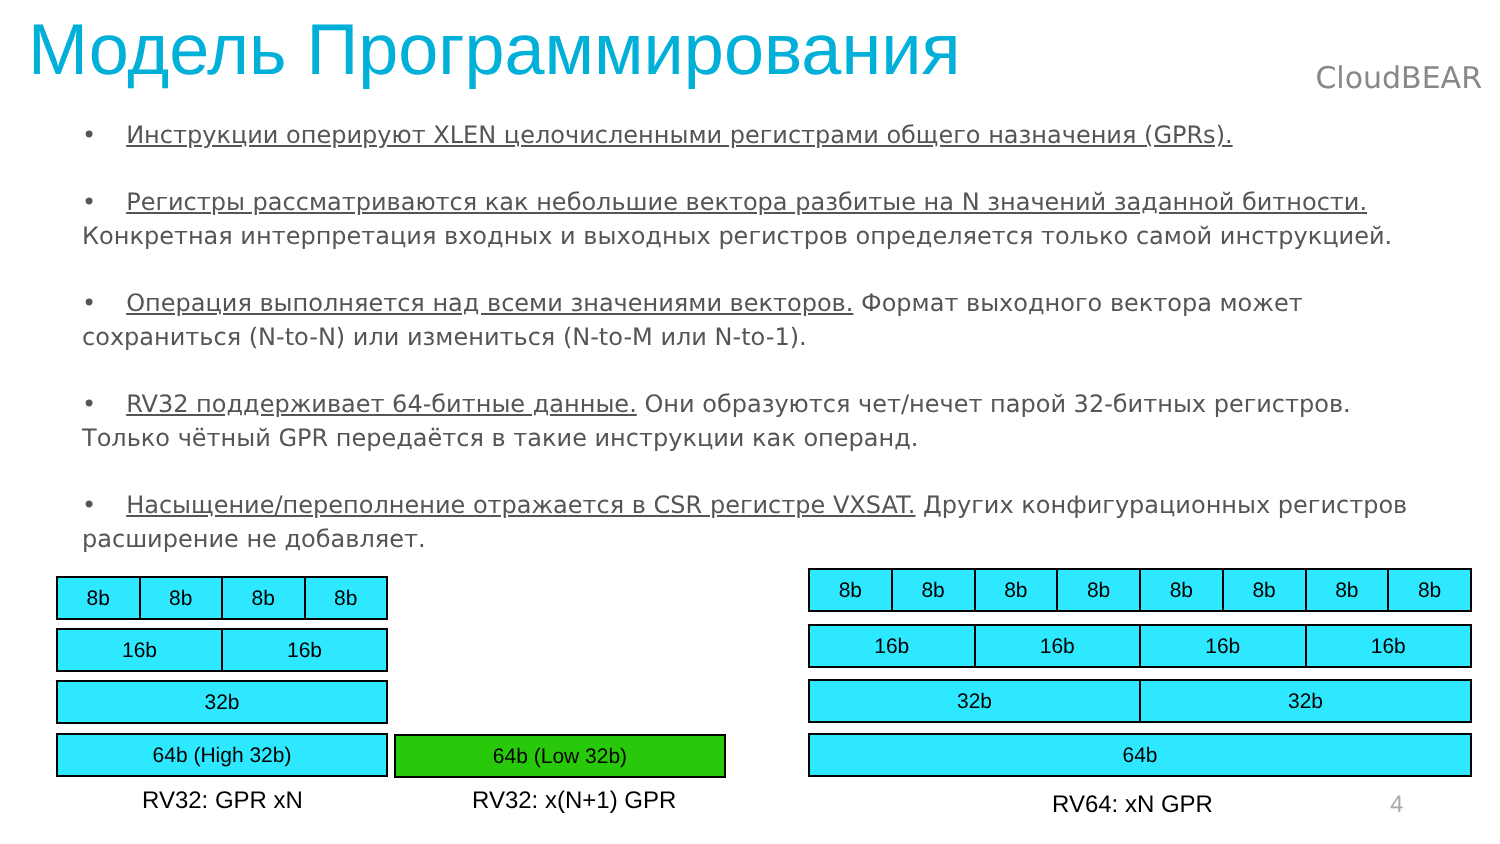Модель Программирования CloudBEAR
• Инструкции оперируют XLEN целочисленными регистрами общего назначения (GPRs).
• Регистры рассматриваются как небольшие вектора разбитые на N значений заданной битности. Конкретная интерпретация входных и выходных регистров определяется только самой инструкцией.
• Операция выполняется над всеми значениями векторов. Формат выходного вектора может сохраниться (N-to-N) или измениться (N-to-M или N-to-1).
• RV32 поддерживает 64-битные данные. Они образуются чет/нечет парой 32-битных регистров. Только чётный GPR передаётся в такие инструкции как операнд.
• Насыщение/переполнение отражается в CSR регистре VXSAT. Других конфигурационных регистров расширение не добавляет.
8b 8b 8b 8b
16b 16b
32b
64b (High 32b) 64b (Low 32b)
8b 8b 8b 8b 8b 8b 8b 8b
16b 16b 16b 16b
32b 32b
64b
RV32: GPR xN RV32: x(N+1) GPR RV64: xN GPR 4